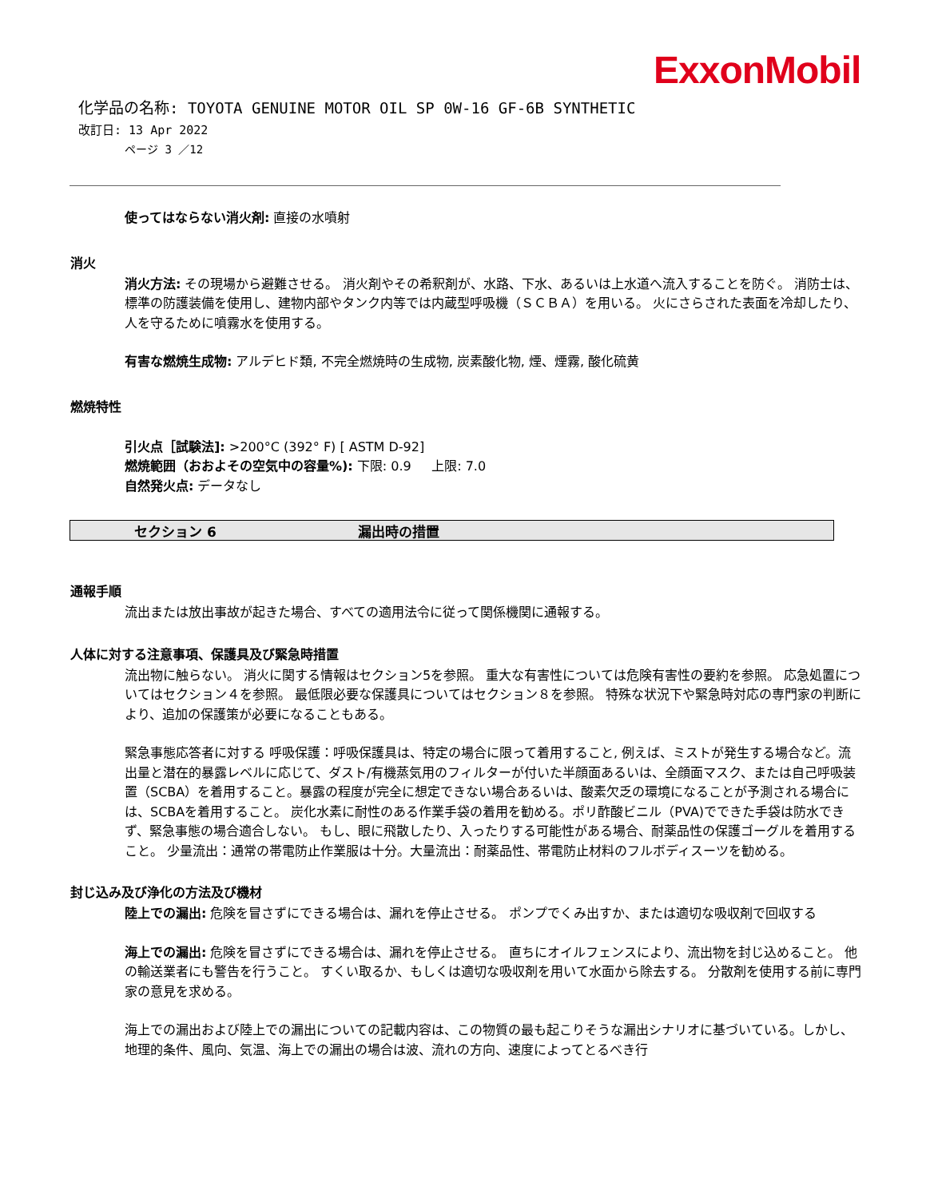ExxonMobil
化学品の名称: TOYOTA GENUINE MOTOR OIL SP 0W-16 GF-6B SYNTHETIC
改訂日: 13 Apr 2022
ページ 3 ／12
使ってはならない消火剤: 直接の水噴射
消火
消火方法: その現場から避難させる。 消火剤やその希釈剤が、水路、下水、あるいは上水道へ流入することを防ぐ。 消防士は、標準の防護装備を使用し、建物内部やタンク内等では内蔵型呼吸機（ＳＣＢＡ）を用いる。 火にさらされた表面を冷却したり、人を守るために噴霧水を使用する。
有害な燃焼生成物: アルデヒド類, 不完全燃焼時の生成物, 炭素酸化物, 煙、煙霧, 酸化硫黄
燃焼特性
引火点［試験法]: >200°C (392° F) [ ASTM D-92]
燃焼範囲（おおよその空気中の容量%): 下限: 0.9 上限: 7.0
自然発火点: データなし
セクション 6 漏出時の措置
通報手順
流出または放出事故が起きた場合、すべての適用法令に従って関係機関に通報する。
人体に対する注意事項、保護具及び緊急時措置
流出物に触らない。 消火に関する情報はセクション5を参照。 重大な有害性については危険有害性の要約を参照。 応急処置についてはセクション４を参照。 最低限必要な保護具についてはセクション８を参照。 特殊な状況下や緊急時対応の専門家の判断により、追加の保護策が必要になることもある。
緊急事態応答者に対する 呼吸保護：呼吸保護具は、特定の場合に限って着用すること, 例えば、ミストが発生する場合など。流出量と潜在的暴露レベルに応じて、ダスト/有機蒸気用のフィルターが付いた半顔面あるいは、全顔面マスク、または自己呼吸装置（SCBA）を着用すること。暴露の程度が完全に想定できない場合あるいは、酸素欠乏の環境になることが予測される場合には、SCBAを着用すること。 炭化水素に耐性のある作業手袋の着用を勧める。ポリ酢酸ビニル（PVA)でできた手袋は防水できず、緊急事態の場合適合しない。 もし、眼に飛散したり、入ったりする可能性がある場合、耐薬品性の保護ゴーグルを着用すること。 少量流出：通常の帯電防止作業服は十分。大量流出：耐薬品性、帯電防止材料のフルボディスーツを勧める。
封じ込み及び浄化の方法及び機材
陸上での漏出: 危険を冒さずにできる場合は、漏れを停止させる。 ポンプでくみ出すか、または適切な吸収剤で回収する
海上での漏出: 危険を冒さずにできる場合は、漏れを停止させる。 直ちにオイルフェンスにより、流出物を封じ込めること。 他の輸送業者にも警告を行うこと。 すくい取るか、もしくは適切な吸収剤を用いて水面から除去する。 分散剤を使用する前に専門家の意見を求める。
海上での漏出および陸上での漏出についての記載内容は、この物質の最も起こりそうな漏出シナリオに基づいている。しかし、地理的条件、風向、気温、海上での漏出の場合は波、流れの方向、速度によってとるべき行